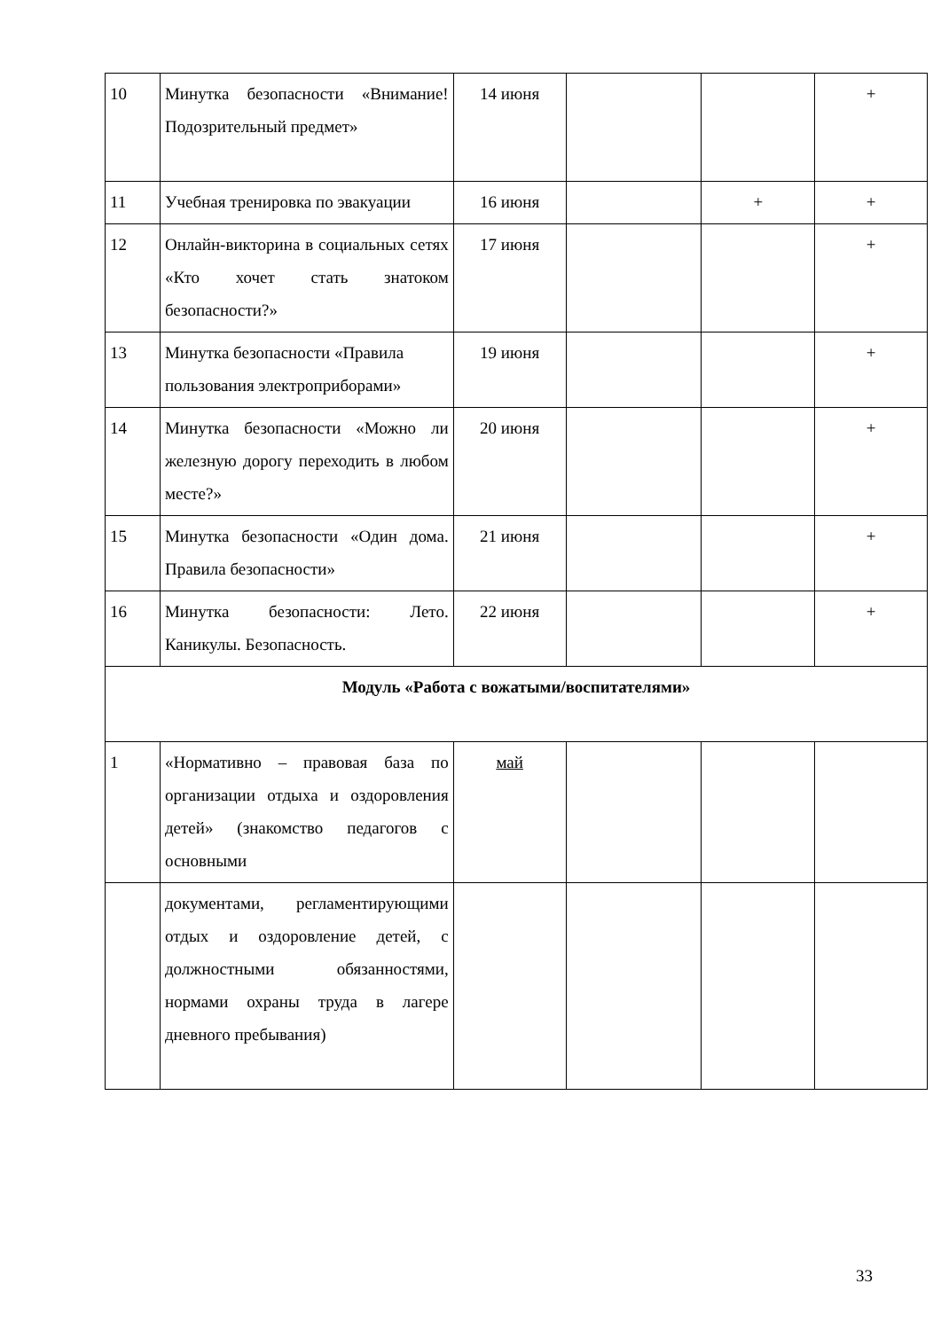| 10 | Минутка безопасности «Внимание! Подозрительный предмет» | 14 июня | | | + |
| 11 | Учебная тренировка по эвакуации | 16 июня | | + | + |
| 12 | Онлайн-викторина в социальных сетях «Кто хочет стать знатоком безопасности?» | 17 июня | | | + |
| 13 | Минутка безопасности «Правила пользования электроприборами» | 19 июня | | | + |
| 14 | Минутка безопасности «Можно ли железную дорогу переходить в любом месте?» | 20 июня | | | + |
| 15 | Минутка безопасности «Один дома. Правила безопасности» | 21 июня | | | + |
| 16 | Минутка безопасности: Лето. Каникулы. Безопасность. | 22 июня | | | + |
| Модуль «Работа с вожатыми/воспитателями» | | | | | |
| 1 | «Нормативно – правовая база по организации отдыха и оздоровления детей» (знакомство педагогов с основными | май | | | |
| | документами, регламентирующими отдых и оздоровление детей, с должностными обязанностями, нормами охраны труда в лагере дневного пребывания) | | | | |
33